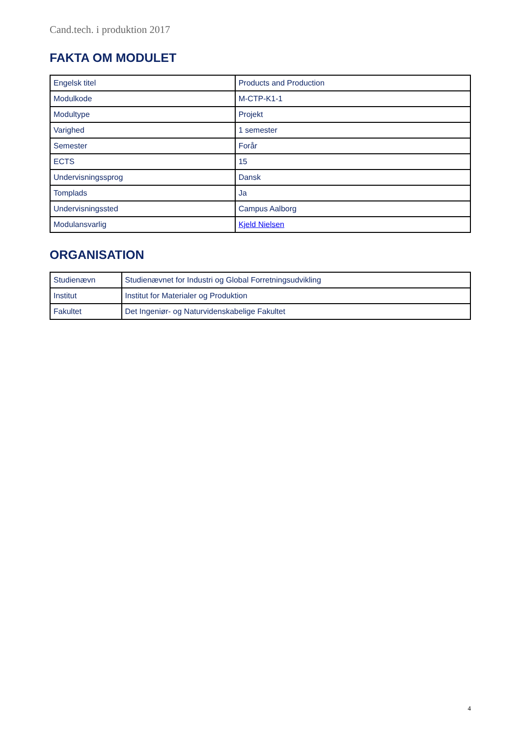Cand.tech. i produktion 2017
FAKTA OM MODULET
| Engelsk titel | Products and Production |
| Modulkode | M-CTP-K1-1 |
| Modultype | Projekt |
| Varighed | 1 semester |
| Semester | Forår |
| ECTS | 15 |
| Undervisningssprog | Dansk |
| Tomplads | Ja |
| Undervisningssted | Campus Aalborg |
| Modulansvarlig | Kjeld Nielsen |
ORGANISATION
| Studienævn | Studienævnet for Industri og Global Forretningsudvikling |
| Institut | Institut for Materialer og Produktion |
| Fakultet | Det Ingeniør- og Naturvidenskabelige Fakultet |
4